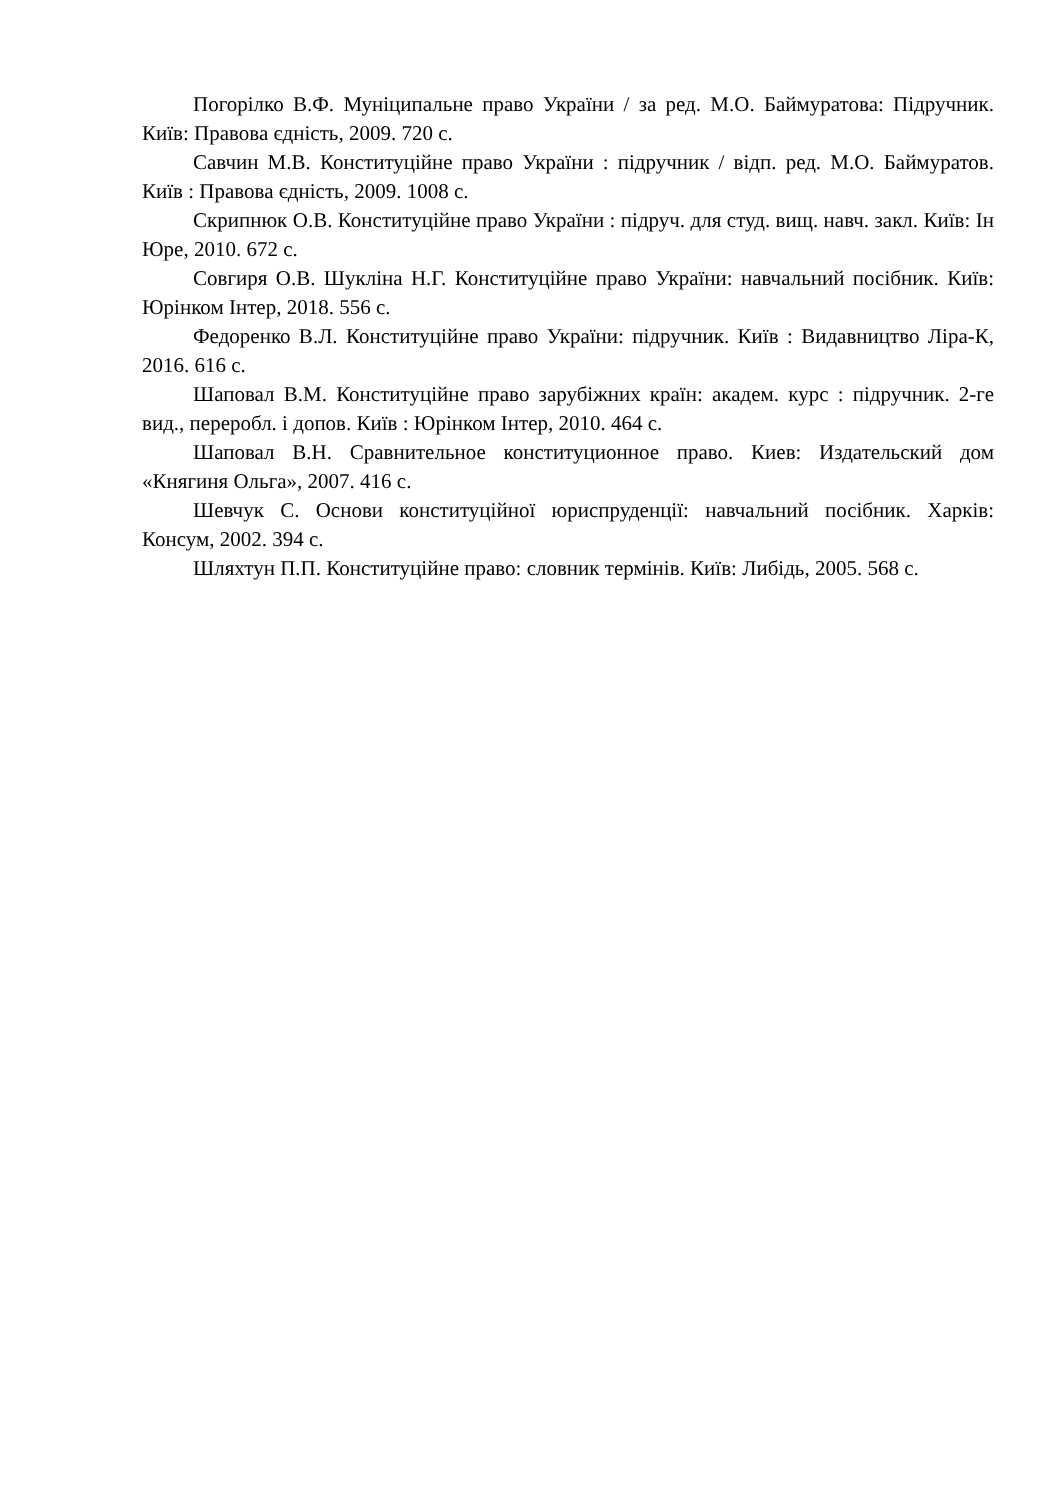Погорілко В.Ф. Муніципальне право України / за ред. М.О. Баймуратова: Підручник. Київ: Правова єдність, 2009. 720 с.
Савчин М.В. Конституційне право України : підручник / відп. ред. М.О. Баймуратов. Київ : Правова єдність, 2009. 1008 с.
Скрипнюк О.В. Конституційне право України : підруч. для студ. вищ. навч. закл. Київ: Ін Юре, 2010. 672 с.
Совгиря О.В. Шукліна Н.Г. Конституційне право України: навчальний посібник. Київ: Юрінком Інтер, 2018. 556 с.
Федоренко В.Л. Конституційне право України: підручник. Київ : Видавництво Ліра-К, 2016. 616 с.
Шаповал В.М. Конституційне право зарубіжних країн: академ. курс : підручник. 2-ге вид., переробл. і допов. Київ : Юрінком Інтер, 2010. 464 с.
Шаповал В.Н. Сравнительное конституционное право. Киев: Издательский дом «Княгиня Ольга», 2007. 416 с.
Шевчук С. Основи конституційної юриспруденції: навчальний посібник. Харків: Консум, 2002. 394 с.
Шляхтун П.П. Конституційне право: словник термінів. Київ: Либідь, 2005. 568 с.